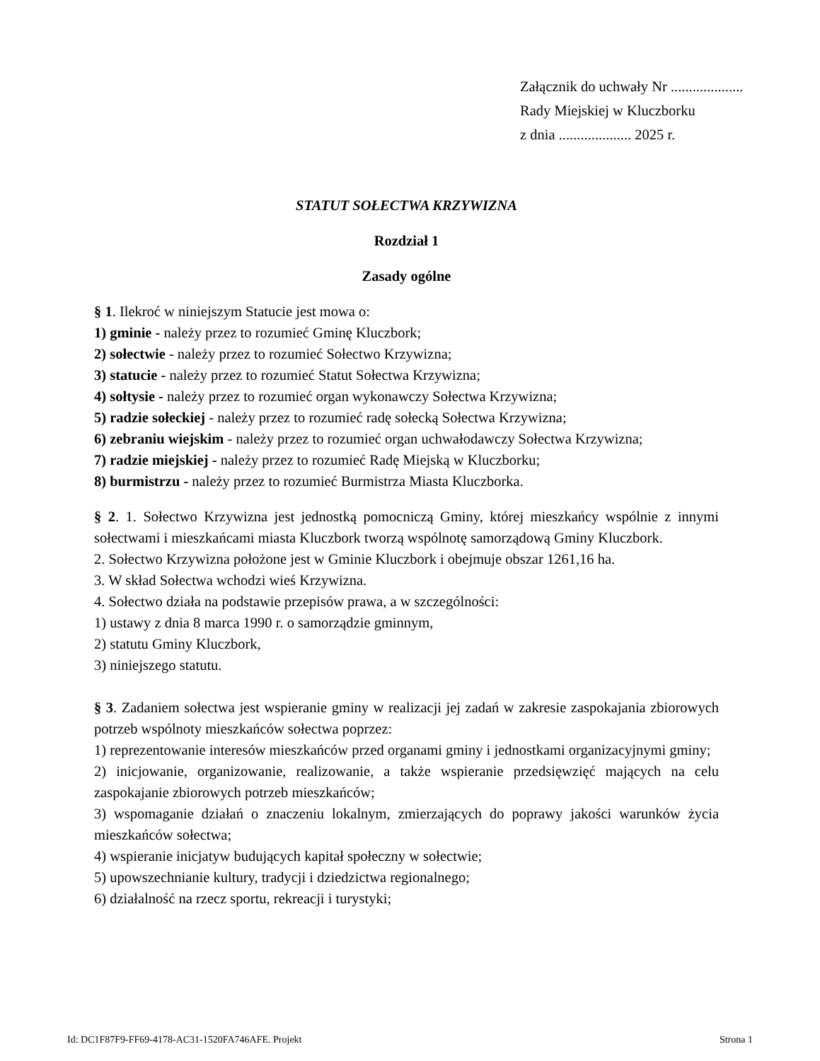Załącznik do uchwały Nr ....................
Rady Miejskiej w Kluczborku
z dnia .................... 2025 r.
STATUT SOŁECTWA KRZYWIZNA
Rozdział 1
Zasady ogólne
§ 1. Ilekroć w niniejszym Statucie jest mowa o:
1) gminie - należy przez to rozumieć Gminę Kluczbork;
2) sołectwie - należy przez to rozumieć Sołectwo Krzywizna;
3) statucie - należy przez to rozumieć Statut Sołectwa Krzywizna;
4) sołtysie - należy przez to rozumieć organ wykonawczy Sołectwa Krzywizna;
5) radzie sołeckiej - należy przez to rozumieć radę sołecką Sołectwa Krzywizna;
6) zebraniu wiejskim - należy przez to rozumieć organ uchwałodawczy Sołectwa Krzywizna;
7) radzie miejskiej - należy przez to rozumieć Radę Miejską w Kluczborku;
8) burmistrzu - należy przez to rozumieć Burmistrza Miasta Kluczborka.
§ 2. 1. Sołectwo Krzywizna jest jednostką pomocniczą Gminy, której mieszkańcy wspólnie z innymi sołectwami i mieszkańcami miasta Kluczbork tworzą wspólnotę samorządową Gminy Kluczbork.
2. Sołectwo Krzywizna położone jest w Gminie Kluczbork i obejmuje obszar 1261,16 ha.
3. W skład Sołectwa wchodzi wieś Krzywizna.
4. Sołectwo działa na podstawie przepisów prawa, a w szczególności:
1) ustawy z dnia 8 marca 1990 r. o samorządzie gminnym,
2) statutu Gminy Kluczbork,
3) niniejszego statutu.
§ 3. Zadaniem sołectwa jest wspieranie gminy w realizacji jej zadań w zakresie zaspokajania zbiorowych potrzeb wspólnoty mieszkańców sołectwa poprzez:
1) reprezentowanie interesów mieszkańców przed organami gminy i jednostkami organizacyjnymi gminy;
2) inicjowanie, organizowanie, realizowanie, a także wspieranie przedsięwzięć mających na celu zaspokajanie zbiorowych potrzeb mieszkańców;
3) wspomaganie działań o znaczeniu lokalnym, zmierzających do poprawy jakości warunków życia mieszkańców sołectwa;
4) wspieranie inicjatyw budujących kapitał społeczny w sołectwie;
5) upowszechnianie kultury, tradycji i dziedzictwa regionalnego;
6) działalność na rzecz sportu, rekreacji i turystyki;
Id: DC1F87F9-FF69-4178-AC31-1520FA746AFE. Projekt Strona 1